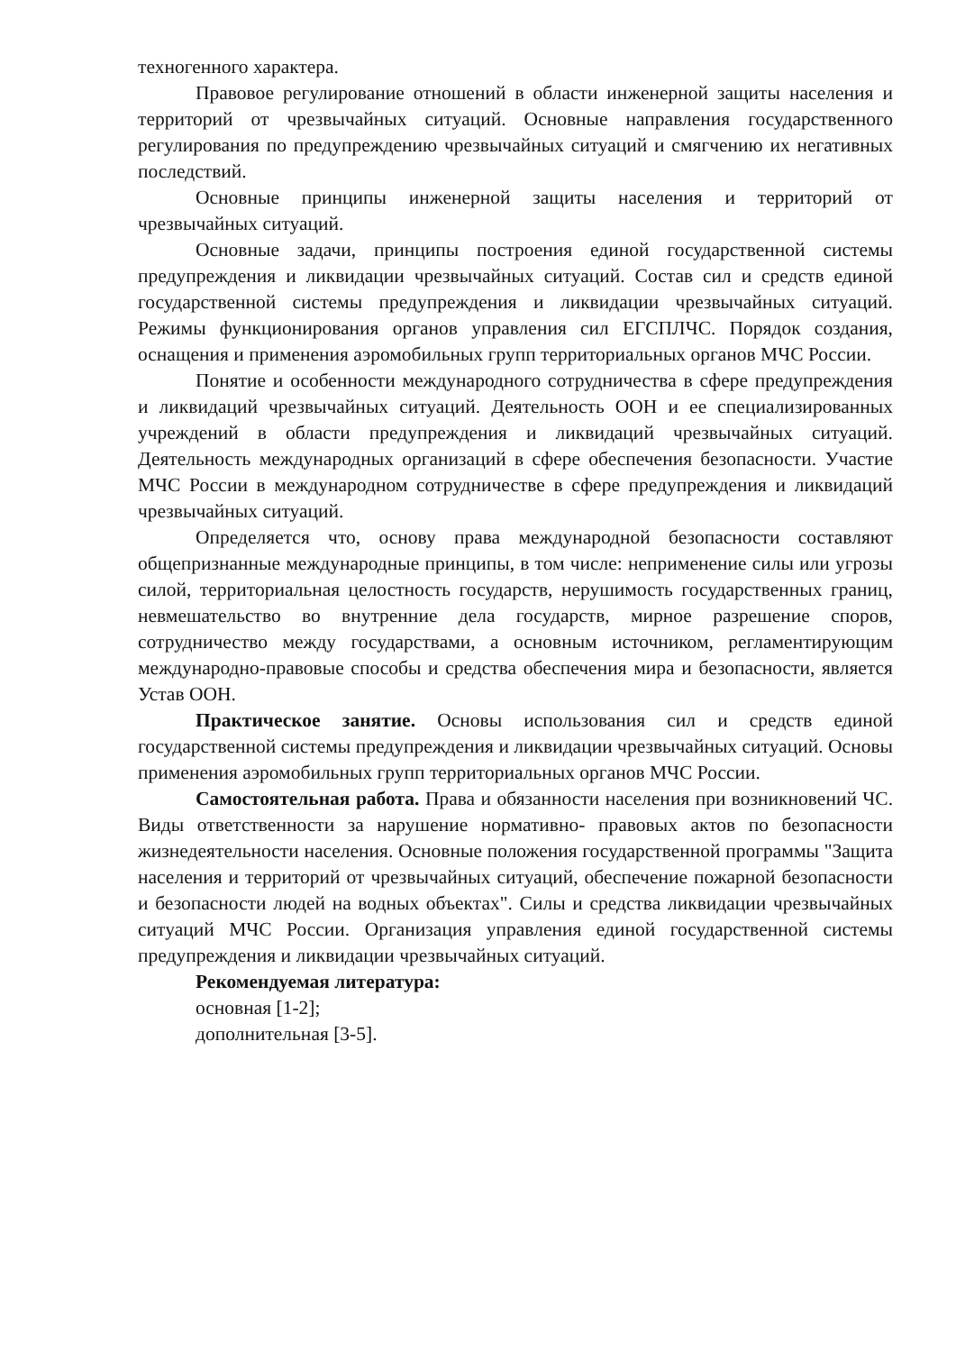техногенного характера.
Правовое регулирование отношений в области инженерной защиты населения и территорий от чрезвычайных ситуаций. Основные направления государственного регулирования по предупреждению чрезвычайных ситуаций и смягчению их негативных последствий.
Основные принципы инженерной защиты населения и территорий от чрезвычайных ситуаций.
Основные задачи, принципы построения единой государственной системы предупреждения и ликвидации чрезвычайных ситуаций. Состав сил и средств единой государственной системы предупреждения и ликвидации чрезвычайных ситуаций. Режимы функционирования органов управления сил ЕГСПЛЧС. Порядок создания, оснащения и применения аэромобильных групп территориальных органов МЧС России.
Понятие и особенности международного сотрудничества в сфере предупреждения и ликвидаций чрезвычайных ситуаций. Деятельность ООН и ее специализированных учреждений в области предупреждения и ликвидаций чрезвычайных ситуаций. Деятельность международных организаций в сфере обеспечения безопасности. Участие МЧС России в международном сотрудничестве в сфере предупреждения и ликвидаций чрезвычайных ситуаций.
Определяется что, основу права международной безопасности составляют общепризнанные международные принципы, в том числе: неприменение силы или угрозы силой, территориальная целостность государств, нерушимость государственных границ, невмешательство во внутренние дела государств, мирное разрешение споров, сотрудничество между государствами, а основным источником, регламентирующим международно-правовые способы и средства обеспечения мира и безопасности, является Устав ООН.
Практическое занятие. Основы использования сил и средств единой государственной системы предупреждения и ликвидации чрезвычайных ситуаций. Основы применения аэромобильных групп территориальных органов МЧС России.
Самостоятельная работа. Права и обязанности населения при возникновений ЧС. Виды ответственности за нарушение нормативно- правовых актов по безопасности жизнедеятельности населения. Основные положения государственной программы "Защита населения и территорий от чрезвычайных ситуаций, обеспечение пожарной безопасности и безопасности людей на водных объектах". Силы и средства ликвидации чрезвычайных ситуаций МЧС России. Организация управления единой государственной системы предупреждения и ликвидации чрезвычайных ситуаций.
Рекомендуемая литература:
основная [1-2];
дополнительная [3-5].